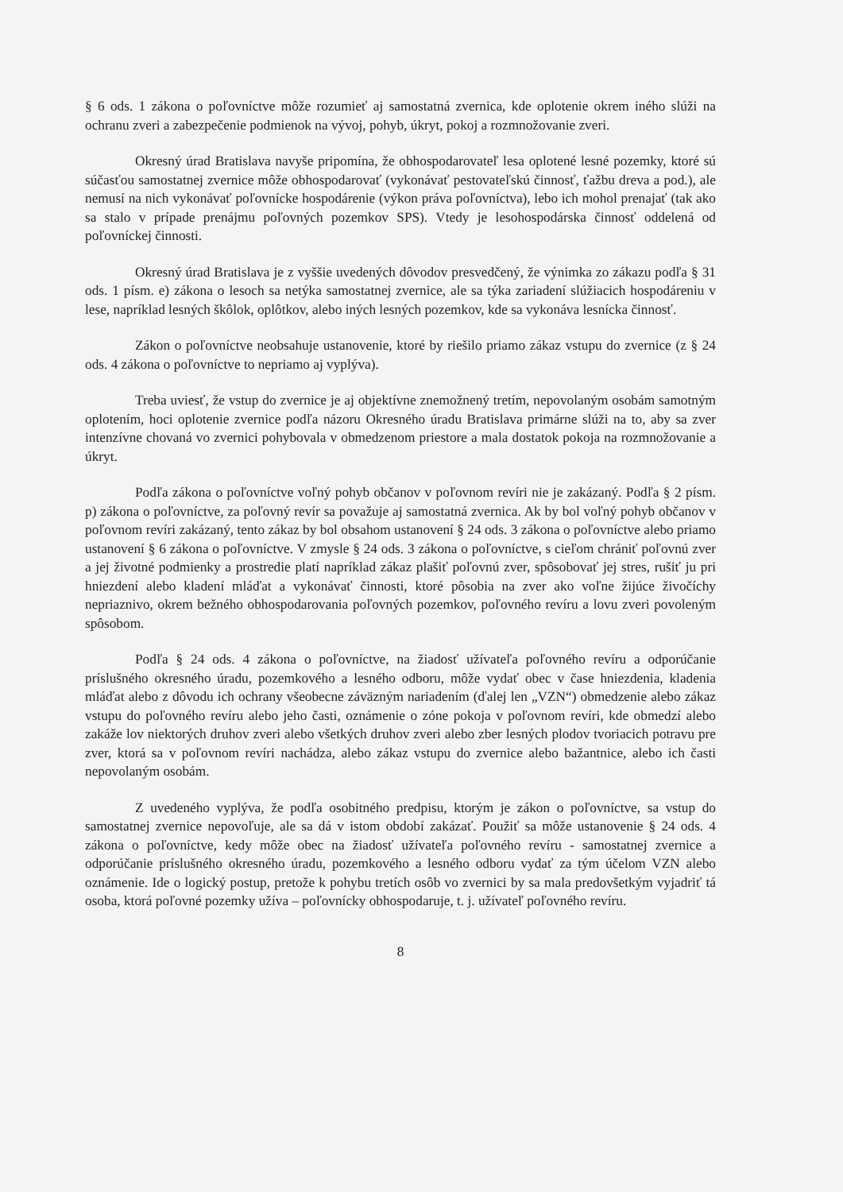§ 6 ods. 1 zákona o poľovníctve môže rozumieť aj samostatná zvernica, kde oplotenie okrem iného slúži na ochranu zveri a zabezpečenie podmienok na vývoj, pohyb, úkryt, pokoj a rozmnožovanie zveri.
Okresný úrad Bratislava navyše pripomína, že obhospodarovateľ lesa oplotené lesné pozemky, ktoré sú súčasťou samostatnej zvernice môže obhospodarovať (vykonávať pestovateľskú činnosť, ťažbu dreva a pod.), ale nemusí na nich vykonávať poľovnícke hospodárenie (výkon práva poľovníctva), lebo ich mohol prenajať (tak ako sa stalo v prípade prenájmu poľovných pozemkov SPS). Vtedy je lesohospodárska činnosť oddelená od poľovníckej činnosti.
Okresný úrad Bratislava je z vyššie uvedených dôvodov presvedčený, že výnimka zo zákazu podľa § 31 ods. 1 písm. e) zákona o lesoch sa netýka samostatnej zvernice, ale sa týka zariadení slúžiacich hospodáreniu v lese, napríklad lesných škôlok, oplôtkov, alebo iných lesných pozemkov, kde sa vykonáva lesnícka činnosť.
Zákon o poľovníctve neobsahuje ustanovenie, ktoré by riešilo priamo zákaz vstupu do zvernice (z § 24 ods. 4 zákona o poľovníctve to nepriamo aj vyplýva).
Treba uviesť, že vstup do zvernice je aj objektívne znemožnený tretím, nepovolaným osobám samotným oplotením, hoci oplotenie zvernice podľa názoru Okresného úradu Bratislava primárne slúži na to, aby sa zver intenzívne chovaná vo zvernici pohybovala v obmedzenom priestore a mala dostatok pokoja na rozmnožovanie a úkryt.
Podľa zákona o poľovníctve voľný pohyb občanov v poľovnom revíri nie je zakázaný. Podľa § 2 písm. p) zákona o poľovníctve, za poľovný revír sa považuje aj samostatná zvernica. Ak by bol voľný pohyb občanov v poľovnom revíri zakázaný, tento zákaz by bol obsahom ustanovení § 24 ods. 3 zákona o poľovníctve alebo priamo ustanovení § 6 zákona o poľovníctve. V zmysle § 24 ods. 3 zákona o poľovníctve, s cieľom chrániť poľovnú zver a jej životné podmienky a prostredie platí napríklad zákaz plašiť poľovnú zver, spôsobovať jej stres, rušiť ju pri hniezdení alebo kladení mláďat a vykonávať činnosti, ktoré pôsobia na zver ako voľne žijúce živočíchy nepriaznivo, okrem bežného obhospodarovania poľovných pozemkov, poľovného revíru a lovu zveri povoleným spôsobom.
Podľa § 24 ods. 4 zákona o poľovníctve, na žiadosť užívateľa poľovného revíru a odporúčanie príslušného okresného úradu, pozemkového a lesného odboru, môže vydať obec v čase hniezdenia, kladenia mláďat alebo z dôvodu ich ochrany všeobecne záväzným nariadením (ďalej len „VZN“) obmedzenie alebo zákaz vstupu do poľovného revíru alebo jeho časti, oznámenie o zóne pokoja v poľovnom revíri, kde obmedzí alebo zakáže lov niektorých druhov zveri alebo všetkých druhov zveri alebo zber lesných plodov tvoriacich potravu pre zver, ktorá sa v poľovnom revíri nachádza, alebo zákaz vstupu do zvernice alebo bažantnice, alebo ich časti nepovolaným osobám.
Z uvedeného vyplýva, že podľa osobitného predpisu, ktorým je zákon o poľovníctve, sa vstup do samostatnej zvernice nepovoľuje, ale sa dá v istom období zakázať. Použiť sa môže ustanovenie § 24 ods. 4 zákona o poľovníctve, kedy môže obec na žiadosť užívateľa poľovného revíru - samostatnej zvernice a odporúčanie príslušného okresného úradu, pozemkového a lesného odboru vydať za tým účelom VZN alebo oznámenie. Ide o logický postup, pretože k pohybu tretích osôb vo zvernici by sa mala predovšetkým vyjadriť tá osoba, ktorá poľovné pozemky užíva – poľovnícky obhospodaruje, t. j. užívateľ poľovného revíru.
8